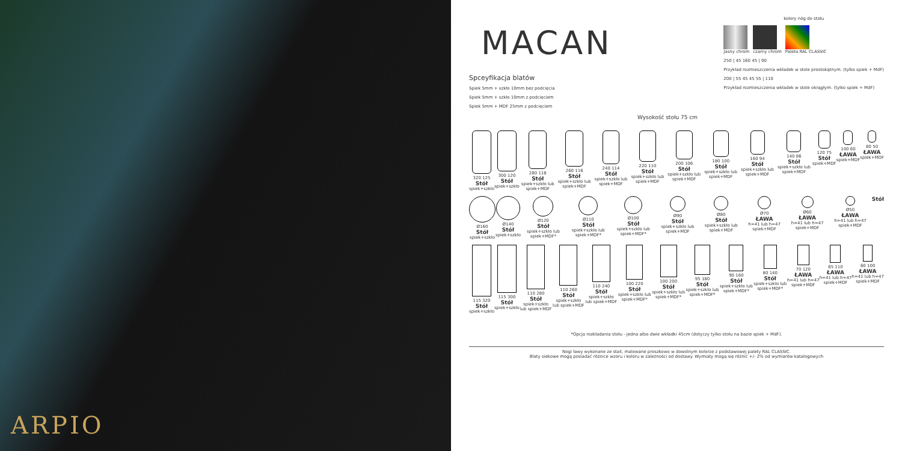ARPIO
MACAN
Spceyfikacja blatów
Spiek 5mm + szkło 10mm bez podcięcia
Spiek 5mm + szkło 10mm z podcięciem
Spiek 5mm + MDF 25mm z podcięciem
Wysokość stołu 75 cm
kolory nóg do stołu
Jasny chrom czarny chrom Paleta RAL CLASSIC
250 | 45 160 45 | 90
Przykład rozmieszczenia wkładek w stole prostokątnym. (tylko spiek + MdF)
200 | 55 45 45 55 | 110
Przykład rozmieszczenia wkładek w stole okrągłym. (tylko spiek + MdF)
320 125
Stół
spiek+szkło
300 120
Stół
spiek+szkło
280 118
Stół
spiek+szkło lub spiek+MDF
260 116
Stół
spiek+szkło lub spiek+MDF
240 114
Stół
spiek+szkło lub spiek+MDF
220 110
Stół
spiek+szkło lub spiek+MDF
200 106
Stół
spiek+szkło lub spiek+MDF
180 100
Stół
spiek+szkło lub spiek+MDF
160 94
Stół
spiek+szkło lub spiek+MDF
140 86
Stół
spiek+szkło lub spiek+MDF
120 75
Stół
spiek+MDF
100 60
ŁAWA
spiek+MDF
80 50
ŁAWA
spiek+MDF
Ø160
Stół
spiek+szkło
Ø140
Stół
spiek+szkło
Ø120
Stół
spiek+szkło lub spiek+MDF*
Ø110
Stół
spiek+szkło lub spiek+MDF*
Ø100
Stół
spiek+szkło lub spiek+MDF*
Ø90
Stół
spiek+szkło lub spiek+MDF
Ø80
Stół
spiek+szkło lub spiek+MDF
Ø70
ŁAWA
h=41 lub h=47 spiek+MDF
Ø60
ŁAWA
h=41 lub h=47 spiek+MDF
Ø50
ŁAWA
h=41 lub h=47 spiek+MDF
Stół
115 320
Stół
spiek+szkło
115 300
Stół
spiek+szkło
110 280
Stół
spiek+szkło lub spiek+MDF
110 260
Stół
spiek+szkło lub spiek+MDF
110 240
Stół
spiek+szkło lub spiek+MDF
100 220
Stół
spiek+szkło lub spiek+MDF*
100 200
Stół
spiek+szkło lub spiek+MDF*
95 180
Stół
spiek+szkło lub spiek+MDF*
90 160
Stół
spiek+szkło lub spiek+MDF*
80 140
Stół
spiek+szkło lub spiek+MDF*
70 120
ŁAWA
h=41 lub h=47 spiek+MDF
65 110
ŁAWA
h=41 lub h=47 spiek+MDF
60 100
ŁAWA
h=41 lub h=47 spiek+MDF
*Opcja rozkładania stołu - jedna albo dwie wkładki 45cm (dotyczy tylko stołu na bazie spiek + MdF).
Nogi ławy wykonane ze stali, malowane proszkowo w dowolnym kolorze z podstawowej palety RAL CLASSIC.
Blaty siekowe mogą posiadać różnice wzoru i koloru w zależności od dostawy. Wymiaty mogą się różnić +/- 2% od wymiarów katalogowych